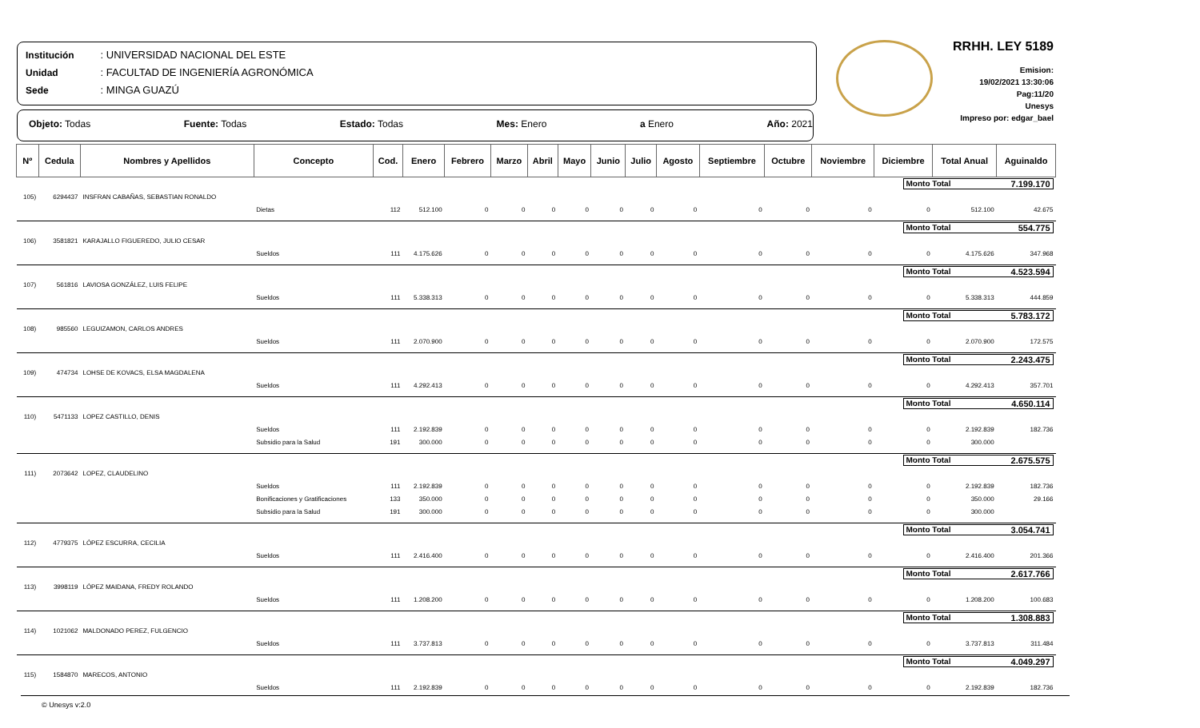Institución : UNIVERSIDAD NACIONAL DEL ESTE
Unidad : FACULTAD DE INGENIERÍA AGRONÓMICA
Sede : MINGA GUAZÚ
Objeto: Todas Fuente: Todas Estado: Todas Mes: Enero a Enero Año: 2021
RRHH. LEY 5189
Emision:
19/02/2021 13:30:06
Pag:11/20
Unesys
Impreso por: edgar_bael
| Nº | Cedula | Nombres y Apellidos | Concepto | Cod. | Enero | Febrero | Marzo | Abril | Mayo | Junio | Julio | Agosto | Septiembre | Octubre | Noviembre | Diciembre | Total Anual | Aguinaldo |
| --- | --- | --- | --- | --- | --- | --- | --- | --- | --- | --- | --- | --- | --- | --- | --- | --- | --- | --- |
| Monto Total 7.199.170 | | | | | | | | | | | | | | | | | | |
| 105) | 6294437 | INSFRAN CABAÑAS, SEBASTIAN RONALDO | | | | | | | | | | | | | | | | |
| | | | Dietas | 112 | 512.100 | 0 | 0 | 0 | 0 | 0 | 0 | 0 | 0 | 0 | 0 | 0 | 512.100 | 42.675 |
| Monto Total 554.775 | | | | | | | | | | | | | | | | | | |
| 106) | 3581821 | KARAJALLO FIGUEREDO, JULIO CESAR | | | | | | | | | | | | | | | | |
| | | | Sueldos | 111 | 4.175.626 | 0 | 0 | 0 | 0 | 0 | 0 | 0 | 0 | 0 | 0 | 0 | 4.175.626 | 347.968 |
| Monto Total 4.523.594 | | | | | | | | | | | | | | | | | | |
| 107) | 561816 | LAVIOSA GONZÁLEZ, LUIS FELIPE | | | | | | | | | | | | | | | | |
| | | | Sueldos | 111 | 5.338.313 | 0 | 0 | 0 | 0 | 0 | 0 | 0 | 0 | 0 | 0 | 0 | 5.338.313 | 444.859 |
| Monto Total 5.783.172 | | | | | | | | | | | | | | | | | | |
| 108) | 985560 | LEGUIZAMON, CARLOS ANDRES | | | | | | | | | | | | | | | | |
| | | | Sueldos | 111 | 2.070.900 | 0 | 0 | 0 | 0 | 0 | 0 | 0 | 0 | 0 | 0 | 0 | 2.070.900 | 172.575 |
| Monto Total 2.243.475 | | | | | | | | | | | | | | | | | | |
| 109) | 474734 | LOHSE DE KOVACS, ELSA MAGDALENA | | | | | | | | | | | | | | | | |
| | | | Sueldos | 111 | 4.292.413 | 0 | 0 | 0 | 0 | 0 | 0 | 0 | 0 | 0 | 0 | 0 | 4.292.413 | 357.701 |
| Monto Total 4.650.114 | | | | | | | | | | | | | | | | | | |
| 110) | 5471133 | LOPEZ CASTILLO, DENIS | | | | | | | | | | | | | | | | |
| | | | Sueldos | 111 | 2.192.839 | 0 | 0 | 0 | 0 | 0 | 0 | 0 | 0 | 0 | 0 | 0 | 2.192.839 | 182.736 |
| | | | Subsidio para la Salud | 191 | 300.000 | 0 | 0 | 0 | 0 | 0 | 0 | 0 | 0 | 0 | 0 | 0 | 300.000 | |
| Monto Total 2.675.575 | | | | | | | | | | | | | | | | | | |
| 111) | 2073642 | LOPEZ, CLAUDELINO | | | | | | | | | | | | | | | | |
| | | | Sueldos | 111 | 2.192.839 | 0 | 0 | 0 | 0 | 0 | 0 | 0 | 0 | 0 | 0 | 0 | 2.192.839 | 182.736 |
| | | | Bonificaciones y Gratificaciones | 133 | 350.000 | 0 | 0 | 0 | 0 | 0 | 0 | 0 | 0 | 0 | 0 | 0 | 350.000 | 29.166 |
| | | | Subsidio para la Salud | 191 | 300.000 | 0 | 0 | 0 | 0 | 0 | 0 | 0 | 0 | 0 | 0 | 0 | 300.000 | |
| Monto Total 3.054.741 | | | | | | | | | | | | | | | | | | |
| 112) | 4779375 | LÓPEZ ESCURRA, CECILIA | | | | | | | | | | | | | | | | |
| | | | Sueldos | 111 | 2.416.400 | 0 | 0 | 0 | 0 | 0 | 0 | 0 | 0 | 0 | 0 | 0 | 2.416.400 | 201.366 |
| Monto Total 2.617.766 | | | | | | | | | | | | | | | | | | |
| 113) | 3998119 | LÓPEZ MAIDANA, FREDY ROLANDO | | | | | | | | | | | | | | | | |
| | | | Sueldos | 111 | 1.208.200 | 0 | 0 | 0 | 0 | 0 | 0 | 0 | 0 | 0 | 0 | 0 | 1.208.200 | 100.683 |
| Monto Total 1.308.883 | | | | | | | | | | | | | | | | | | |
| 114) | 1021062 | MALDONADO PEREZ, FULGENCIO | | | | | | | | | | | | | | | | |
| | | | Sueldos | 111 | 3.737.813 | 0 | 0 | 0 | 0 | 0 | 0 | 0 | 0 | 0 | 0 | 0 | 3.737.813 | 311.484 |
| Monto Total 4.049.297 | | | | | | | | | | | | | | | | | | |
| 115) | 1584870 | MARECOS, ANTONIO | | | | | | | | | | | | | | | | |
| | | | Sueldos | 111 | 2.192.839 | 0 | 0 | 0 | 0 | 0 | 0 | 0 | 0 | 0 | 0 | 0 | 2.192.839 | 182.736 |
© Unesys v:2.0